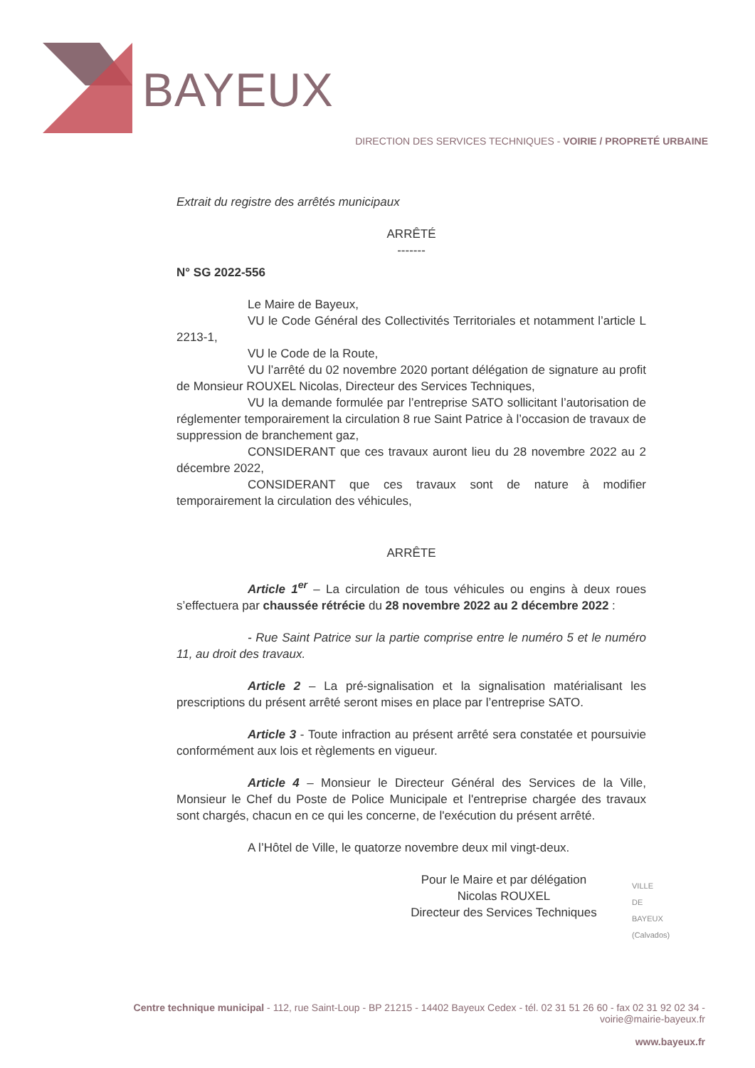BAYEUX
DIRECTION DES SERVICES TECHNIQUES - VOIRIE / PROPRETÉ URBAINE
Extrait du registre des arrêtés municipaux
ARRÊTÉ
-------
N° SG 2022-556
Le Maire de Bayeux,
VU le Code Général des Collectivités Territoriales et notamment l’article L 2213-1,
VU le Code de la Route,
VU l’arrêté du 02 novembre 2020 portant délégation de signature au profit de Monsieur ROUXEL Nicolas, Directeur des Services Techniques,
VU la demande formulée par l’entreprise SATO sollicitant l’autorisation de réglementer temporairement la circulation 8 rue Saint Patrice à l’occasion de travaux de suppression de branchement gaz,
CONSIDERANT que ces travaux auront lieu du 28 novembre 2022 au 2 décembre 2022,
CONSIDERANT que ces travaux sont de nature à modifier temporairement la circulation des véhicules,
ARRÊTE
Article 1<sup>er</sup> – La circulation de tous véhicules ou engins à deux roues s’effectuera par chaussée rétrécie du 28 novembre 2022 au 2 décembre 2022 :
- Rue Saint Patrice sur la partie comprise entre le numéro 5 et le numéro 11, au droit des travaux.
Article 2 – La pré-signalisation et la signalisation matérialisant les prescriptions du présent arrêté seront mises en place par l’entreprise SATO.
Article 3 - Toute infraction au présent arrêté sera constatée et poursuivie conformément aux lois et règlements en vigueur.
Article 4 – Monsieur le Directeur Général des Services de la Ville, Monsieur le Chef du Poste de Police Municipale et l'entreprise chargée des travaux sont chargés, chacun en ce qui les concerne, de l'exécution du présent arrêté.
A l’Hôtel de Ville, le quatorze novembre deux mil vingt-deux.
Pour le Maire et par délégation
Nicolas ROUXEL
Directeur des Services Techniques
VILLE DE BAYEUX (Calvados)
Centre technique municipal - 112, rue Saint-Loup - BP 21215 - 14402 Bayeux Cedex - tél. 02 31 51 26 60 - fax 02 31 92 02 34 - voirie@mairie-bayeux.fr
www.bayeux.fr